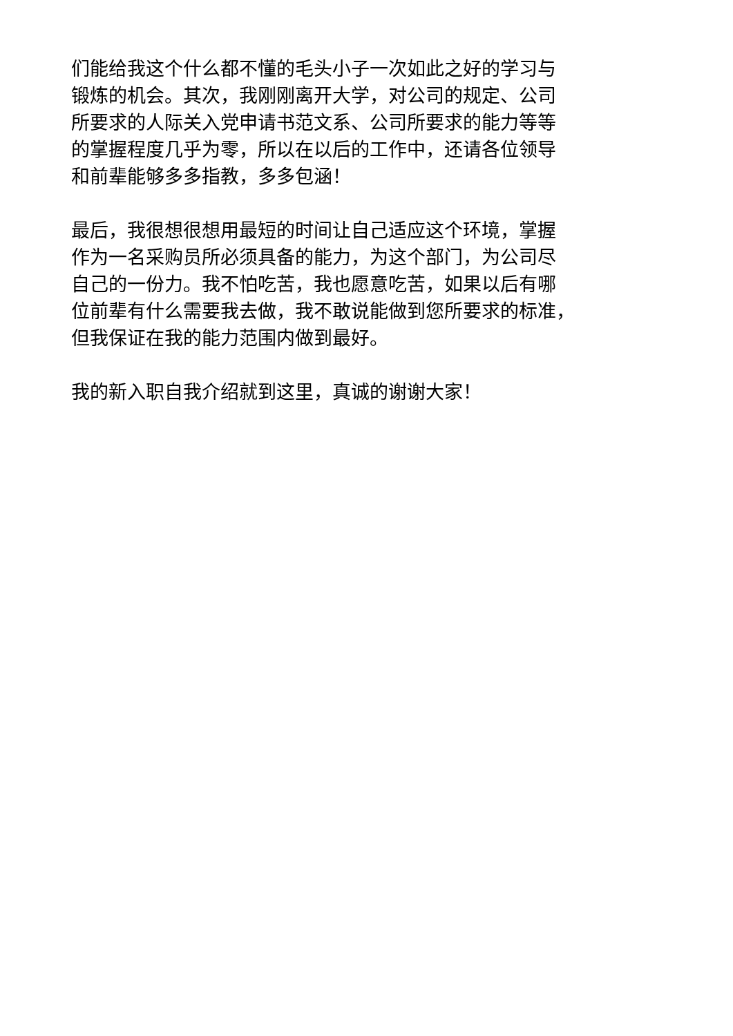们能给我这个什么都不懂的毛头小子一次如此之好的学习与
锻炼的机会。其次，我刚刚离开大学，对公司的规定、公司
所要求的人际关入党申请书范文系、公司所要求的能力等等
的掌握程度几乎为零，所以在以后的工作中，还请各位领导
和前辈能够多多指教，多多包涵！
最后，我很想很想用最短的时间让自己适应这个环境，掌握
作为一名采购员所必须具备的能力，为这个部门，为公司尽
自己的一份力。我不怕吃苦，我也愿意吃苦，如果以后有哪
位前辈有什么需要我去做，我不敢说能做到您所要求的标准，
但我保证在我的能力范围内做到最好。
我的新入职自我介绍就到这里，真诚的谢谢大家！